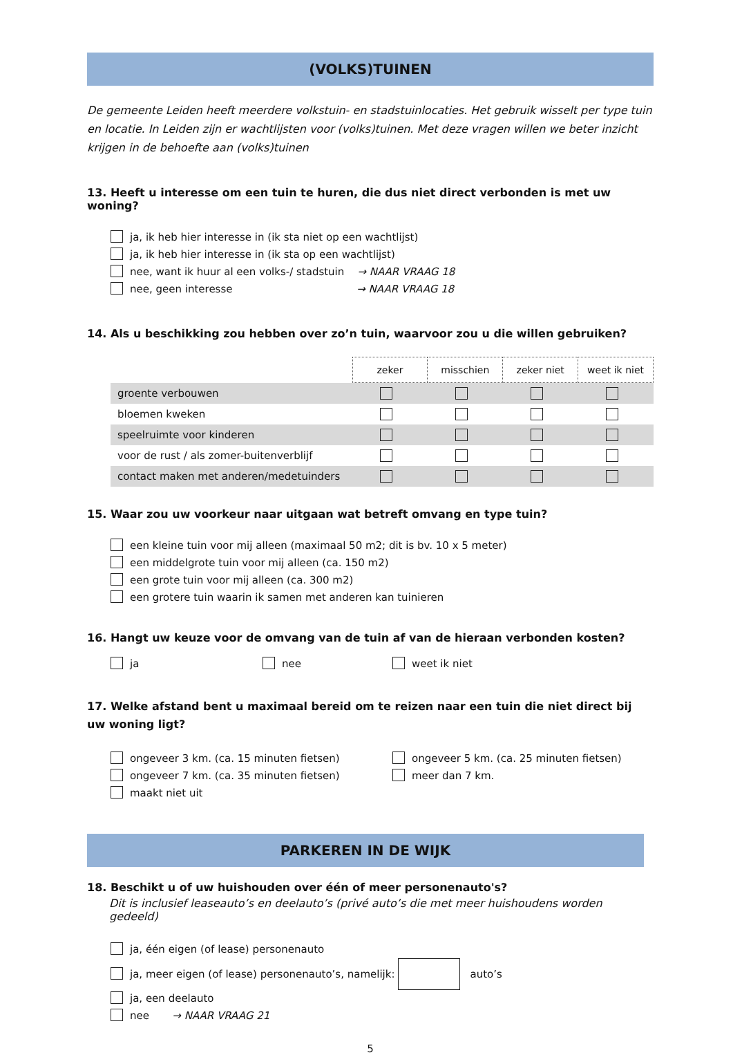(VOLKS)TUINEN
De gemeente Leiden heeft meerdere volkstuin- en stadstuinlocaties. Het gebruik wisselt per type tuin en locatie. In Leiden zijn er wachtlijsten voor (volks)tuinen. Met deze vragen willen we beter inzicht krijgen in de behoefte aan (volks)tuinen
13. Heeft u interesse om een tuin te huren, die dus niet direct verbonden is met uw woning?
ja, ik heb hier interesse in (ik sta niet op een wachtlijst)
ja, ik heb hier interesse in (ik sta op een wachtlijst)
nee, want ik huur al een volks-/ stadstuin → NAAR VRAAG 18
nee, geen interesse → NAAR VRAAG 18
14. Als u beschikking zou hebben over zo’n tuin, waarvoor zou u die willen gebruiken?
| | zeker | misschien | zeker niet | weet ik niet |
| groente verbouwen | | | | |
| bloemen kweken | | | | |
| speelruimte voor kinderen | | | | |
| voor de rust / als zomer-buitenverblijf | | | | |
| contact maken met anderen/medetuinders | | | | |
15. Waar zou uw voorkeur naar uitgaan wat betreft omvang en type tuin?
een kleine tuin voor mij alleen (maximaal 50 m2; dit is bv. 10 x 5 meter)
een middelgrote tuin voor mij alleen (ca. 150 m2)
een grote tuin voor mij alleen (ca. 300 m2)
een grotere tuin waarin ik samen met anderen kan tuinieren
16. Hangt uw keuze voor de omvang van de tuin af van de hieraan verbonden kosten?
ja nee weet ik niet
17. Welke afstand bent u maximaal bereid om te reizen naar een tuin die niet direct bij uw woning ligt?
ongeveer 3 km. (ca. 15 minuten fietsen) ongeveer 5 km. (ca. 25 minuten fietsen)
ongeveer 7 km. (ca. 35 minuten fietsen) meer dan 7 km.
maakt niet uit
PARKEREN IN DE WIJK
18. Beschikt u of uw huishouden over één of meer personenauto's?
Dit is inclusief leaseauto’s en deelauto’s (privé auto’s die met meer huishoudens worden gedeeld)
ja, één eigen (of lease) personenauto
ja, meer eigen (of lease) personenauto’s, namelijk: auto’s
ja, een deelauto
nee → NAAR VRAAG 21
5